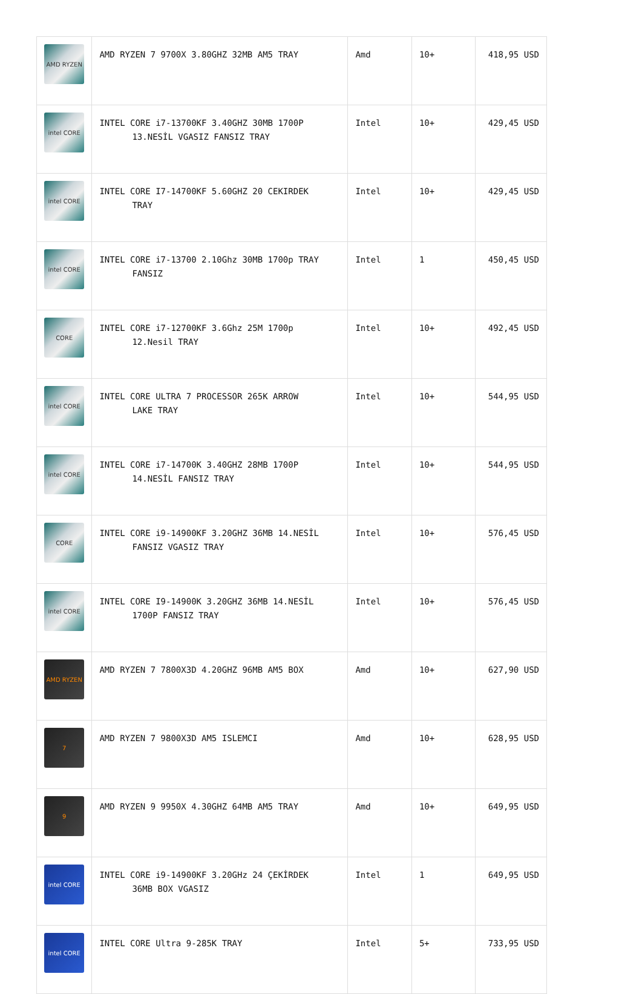| AMD RYZEN | AMD RYZEN 7 9700X 3.80GHZ 32MB AM5 TRAY | Amd | 10+ | 418,95 USD |
| intel CORE | INTEL CORE i7-13700KF 3.40GHZ 30MB 1700P 13.NESİL VGASIZ FANSIZ TRAY | Intel | 10+ | 429,45 USD |
| intel CORE | INTEL CORE I7-14700KF 5.60GHZ 20 CEKIRDEK TRAY | Intel | 10+ | 429,45 USD |
| intel CORE | INTEL CORE i7-13700 2.10Ghz 30MB 1700p TRAY FANSIZ | Intel | 1 | 450,45 USD |
| CORE | INTEL CORE i7-12700KF 3.6Ghz 25M 1700p 12.Nesil TRAY | Intel | 10+ | 492,45 USD |
| intel CORE | INTEL CORE ULTRA 7 PROCESSOR 265K ARROW LAKE TRAY | Intel | 10+ | 544,95 USD |
| intel CORE | INTEL CORE i7-14700K 3.40GHZ 28MB 1700P 14.NESİL FANSIZ TRAY | Intel | 10+ | 544,95 USD |
| CORE | INTEL CORE i9-14900KF 3.20GHZ 36MB 14.NESİL FANSIZ VGASIZ TRAY | Intel | 10+ | 576,45 USD |
| intel CORE | INTEL CORE I9-14900K 3.20GHZ 36MB 14.NESİL 1700P FANSIZ TRAY | Intel | 10+ | 576,45 USD |
| AMD RYZEN | AMD RYZEN 7 7800X3D 4.20GHZ 96MB AM5 BOX | Amd | 10+ | 627,90 USD |
| 7 | AMD RYZEN 7 9800X3D AM5 ISLEMCI | Amd | 10+ | 628,95 USD |
| 9 | AMD RYZEN 9 9950X 4.30GHZ 64MB AM5 TRAY | Amd | 10+ | 649,95 USD |
| intel CORE | INTEL CORE i9-14900KF 3.20GHz 24 ÇEKİRDEK 36MB BOX VGASIZ | Intel | 1 | 649,95 USD |
| intel CORE | INTEL CORE Ultra 9-285K TRAY | Intel | 5+ | 733,95 USD |